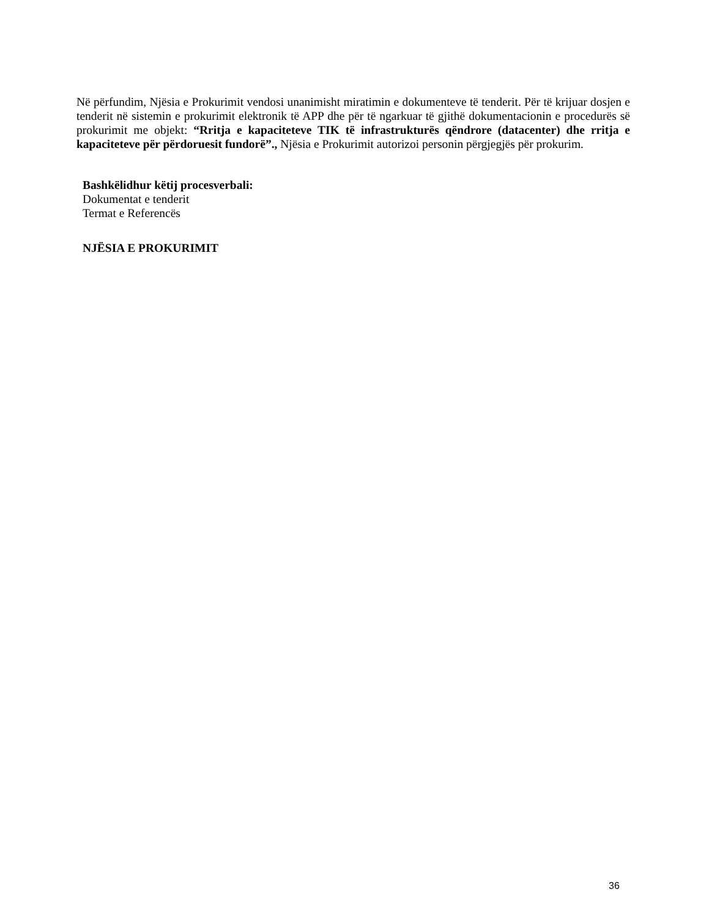Në përfundim, Njësia e Prokurimit vendosi unanimisht miratimin e dokumenteve të tenderit. Për të krijuar dosjen e tenderit në sistemin e prokurimit elektronik të APP dhe për të ngarkuar të gjithë dokumentacionin e procedurës së prokurimit me objekt: “Rritja e kapaciteteve TIK të infrastrukturës qëndrore (datacenter) dhe rritja e kapaciteteve për përdoruesit fundorë”., Njësia e Prokurimit autorizoi personin përgjegjës për prokurim.
Bashkëlidhur këtij procesverbali:
Dokumentat e tenderit
Termat e Referencës
NJËSIA E PROKURIMIT
36